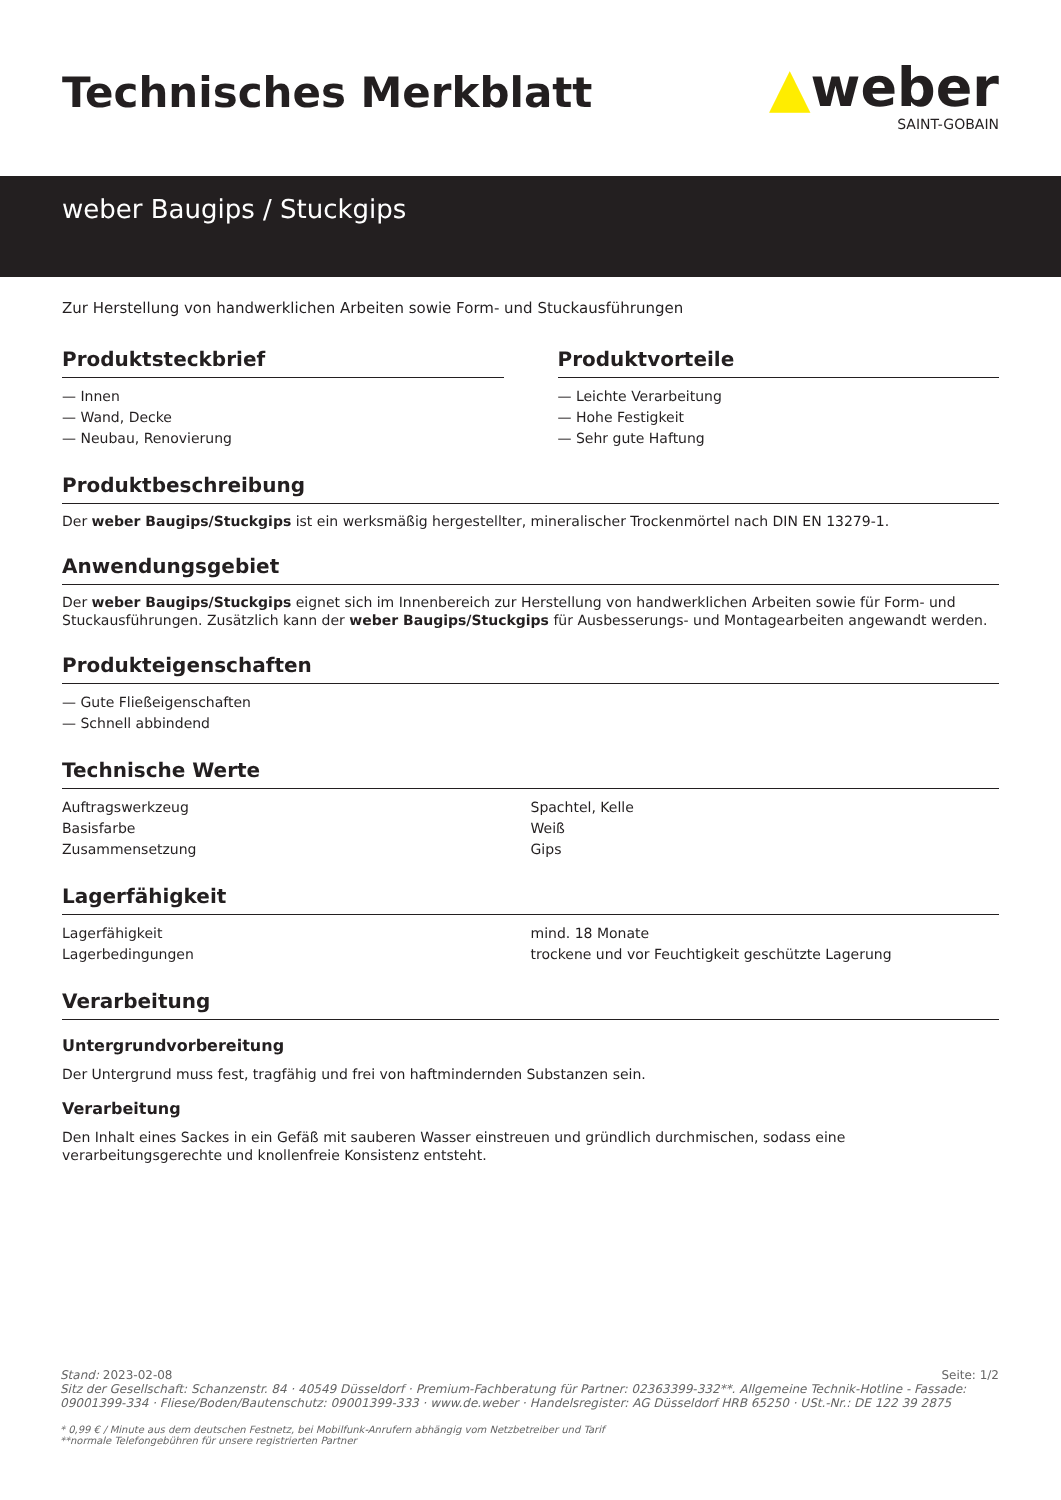Technisches Merkblatt
▲weber
SAINT-GOBAIN
weber Baugips / Stuckgips
Zur Herstellung von handwerklichen Arbeiten sowie Form- und Stuckausführungen
Produktsteckbrief
— Innen
— Wand, Decke
— Neubau, Renovierung
Produktvorteile
— Leichte Verarbeitung
— Hohe Festigkeit
— Sehr gute Haftung
Produktbeschreibung
Der weber Baugips/Stuckgips ist ein werksmäßig hergestellter, mineralischer Trockenmörtel nach DIN EN 13279-1.
Anwendungsgebiet
Der weber Baugips/Stuckgips eignet sich im Innenbereich zur Herstellung von handwerklichen Arbeiten sowie für Form- und Stuckausführungen. Zusätzlich kann der weber Baugips/Stuckgips für Ausbesserungs- und Montagearbeiten angewandt werden.
Produkteigenschaften
— Gute Fließeigenschaften
— Schnell abbindend
Technische Werte
| Auftragswerkzeug | Spachtel, Kelle |
| Basisfarbe | Weiß |
| Zusammensetzung | Gips |
Lagerfähigkeit
| Lagerfähigkeit | mind. 18 Monate |
| Lagerbedingungen | trockene und vor Feuchtigkeit geschützte Lagerung |
Verarbeitung
Untergrundvorbereitung
Der Untergrund muss fest, tragfähig und frei von haftmindernden Substanzen sein.
Verarbeitung
Den Inhalt eines Sackes in ein Gefäß mit sauberen Wasser einstreuen und gründlich durchmischen, sodass eine verarbeitungsgerechte und knollenfreie Konsistenz entsteht.
Stand: 2023-02-08 Seite: 1/2
Sitz der Gesellschaft: Schanzenstr. 84 · 40549 Düsseldorf · Premium-Fachberatung für Partner: 02363399-332**. Allgemeine Technik-Hotline - Fassade: 09001399-334 · Fliese/Boden/Bautenschutz: 09001399-333 · www.de.weber · Handelsregister: AG Düsseldorf HRB 65250 · USt.-Nr.: DE 122 39 2875
* 0,99 € / Minute aus dem deutschen Festnetz, bei Mobilfunk-Anrufern abhängig vom Netzbetreiber und Tarif
**normale Telefongebühren für unsere registrierten Partner